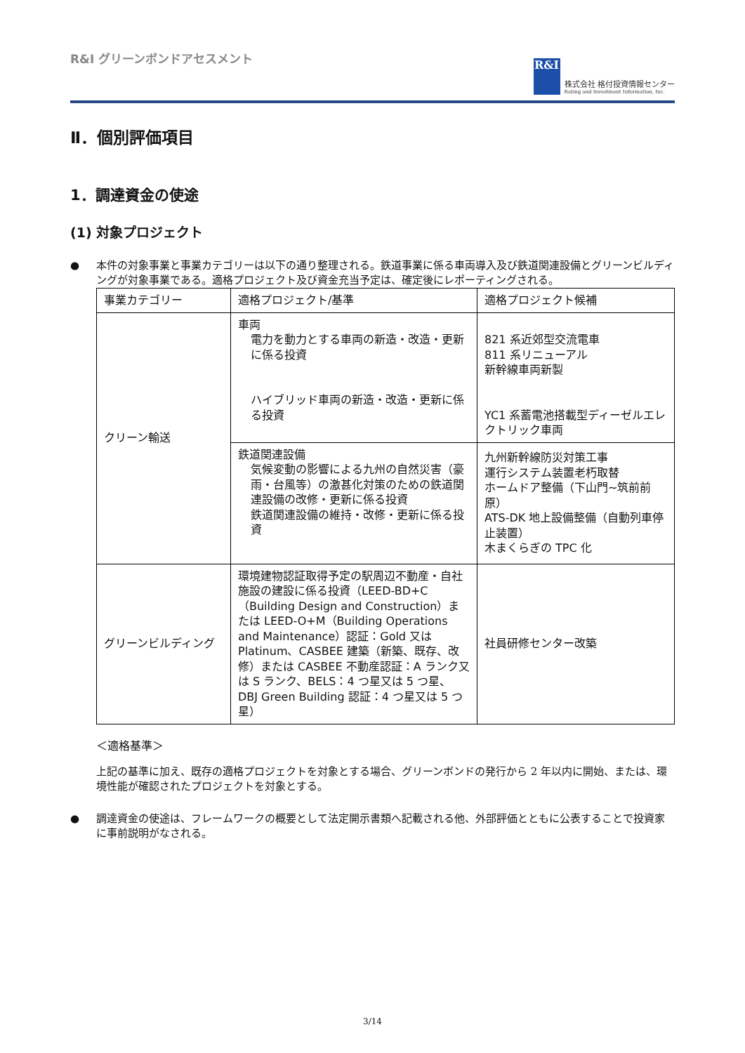R&I グリーンボンドアセスメント
R&I
株式会社 格付投資情報センター
Rating and Investment Information, Inc.
Ⅱ．個別評価項目
1．調達資金の使途
(1) 対象プロジェクト
● 本件の対象事業と事業カテゴリーは以下の通り整理される。鉄道事業に係る車両導入及び鉄道関連設備とグリーンビルディングが対象事業である。適格プロジェクト及び資金充当予定は、確定後にレポーティングされる。
| 事業カテゴリー | 適格プロジェクト/基準 | 適格プロジェクト候補 |
| クリーン輸送 | 車両 電力を動力とする車両の新造・改造・更新に係る投資 ハイブリッド車両の新造・改造・更新に係る投資 | 821 系近郊型交流電車 811 系リニューアル 新幹線車両新製 YC1 系蓄電池搭載型ディーゼルエレクトリック車両 |
| | 鉄道関連設備 気候変動の影響による九州の自然災害（豪雨・台風等）の激甚化対策のための鉄道関連設備の改修・更新に係る投資 鉄道関連設備の維持・改修・更新に係る投資 | 九州新幹線防災対策工事 運行システム装置老朽取替 ホームドア整備（下山門~筑前前原） ATS-DK 地上設備整備（自動列車停止装置） 木まくらぎの TPC 化 |
| グリーンビルディング | 環境建物認証取得予定の駅周辺不動産・自社施設の建設に係る投資（LEED-BD+C（Building Design and Construction）または LEED-O+M（Building Operations and Maintenance）認証：Gold 又は Platinum、CASBEE 建築（新築、既存、改修）または CASBEE 不動産認証：A ランク又は S ランク、BELS：4 つ星又は 5 つ星、DBJ Green Building 認証：4 つ星又は 5 つ星） | 社員研修センター改築 |
＜適格基準＞
上記の基準に加え、既存の適格プロジェクトを対象とする場合、グリーンボンドの発行から 2 年以内に開始、または、環境性能が確認されたプロジェクトを対象とする。
● 調達資金の使途は、フレームワークの概要として法定開示書類へ記載される他、外部評価とともに公表することで投資家に事前説明がなされる。
3/14